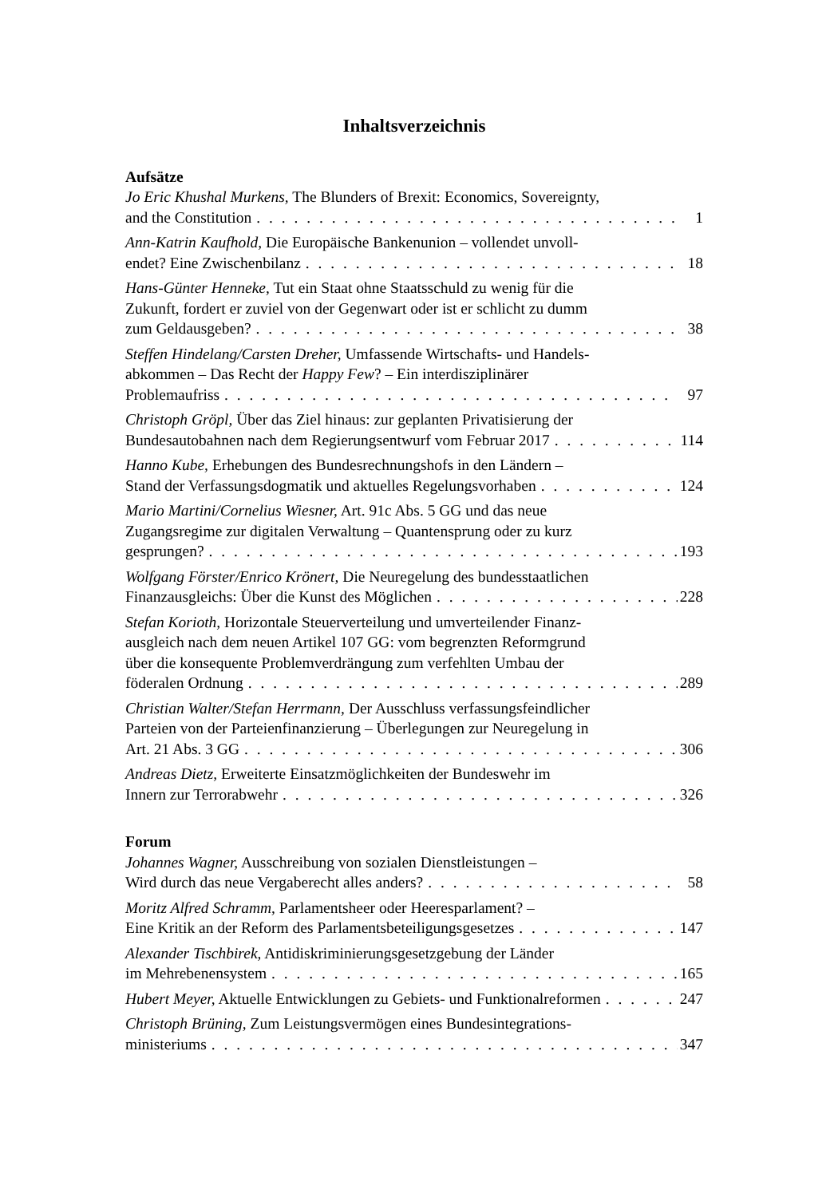Inhaltsverzeichnis
Aufsätze
Jo Eric Khushal Murkens, The Blunders of Brexit: Economics, Sovereignty,
and the Constitution 1
Ann-Katrin Kaufhold, Die Europäische Bankenunion – vollendet unvoll-
endet? Eine Zwischenbilanz 18
Hans-Günter Henneke, Tut ein Staat ohne Staatsschuld zu wenig für die
Zukunft, fordert er zuviel von der Gegenwart oder ist er schlicht zu dumm
zum Geldausgeben? 38
Steffen Hindelang/Carsten Dreher, Umfassende Wirtschafts- und Handels-
abkommen – Das Recht der Happy Few? – Ein interdisziplinärer
Problemaufriss 97
Christoph Gröpl, Über das Ziel hinaus: zur geplanten Privatisierung der
Bundesautobahnen nach dem Regierungsentwurf vom Februar 2017 114
Hanno Kube, Erhebungen des Bundesrechnungshofs in den Ländern –
Stand der Verfassungsdogmatik und aktuelles Regelungsvorhaben 124
Mario Martini/Cornelius Wiesner, Art. 91c Abs. 5 GG und das neue
Zugangsregime zur digitalen Verwaltung – Quantensprung oder zu kurz
gesprungen? 193
Wolfgang Förster/Enrico Krönert, Die Neuregelung des bundesstaatlichen
Finanzausgleichs: Über die Kunst des Möglichen 228
Stefan Korioth, Horizontale Steuerverteilung und umverteilender Finanz-
ausgleich nach dem neuen Artikel 107 GG: vom begrenzten Reformgrund
über die konsequente Problemverdrängung zum verfehlten Umbau der
föderalen Ordnung 289
Christian Walter/Stefan Herrmann, Der Ausschluss verfassungsfeindlicher
Parteien von der Parteienfinanzierung – Überlegungen zur Neuregelung in
Art. 21 Abs. 3 GG 306
Andreas Dietz, Erweiterte Einsatzmöglichkeiten der Bundeswehr im
Innern zur Terrorabwehr 326
Forum
Johannes Wagner, Ausschreibung von sozialen Dienstleistungen –
Wird durch das neue Vergaberecht alles anders? 58
Moritz Alfred Schramm, Parlamentsheer oder Heeresparlament? –
Eine Kritik an der Reform des Parlamentsbeteiligungsgesetzes 147
Alexander Tischbirek, Antidiskriminierungsgesetzgebung der Länder
im Mehrebenensystem 165
Hubert Meyer, Aktuelle Entwicklungen zu Gebiets- und Funktionalreformen 247
Christoph Brüning, Zum Leistungsvermögen eines Bundesintegrations-
ministeriums 347